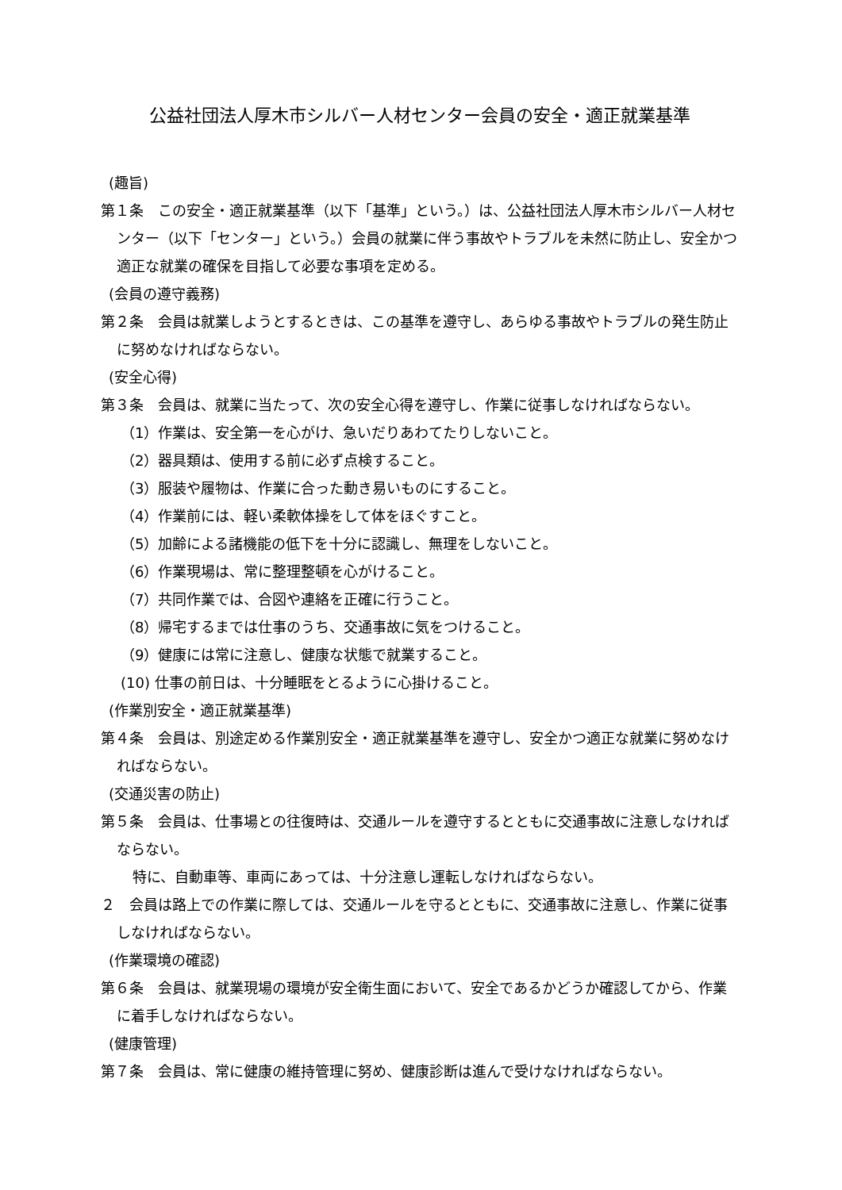公益社団法人厚木市シルバー人材センター会員の安全・適正就業基準
(趣旨)
第１条　この安全・適正就業基準（以下「基準」という。）は、公益社団法人厚木市シルバー人材センター（以下「センター」という。）会員の就業に伴う事故やトラブルを未然に防止し、安全かつ適正な就業の確保を目指して必要な事項を定める。
(会員の遵守義務)
第２条　会員は就業しようとするときは、この基準を遵守し、あらゆる事故やトラブルの発生防止に努めなければならない。
(安全心得)
第３条　会員は、就業に当たって、次の安全心得を遵守し、作業に従事しなければならない。
（1）作業は、安全第一を心がけ、急いだりあわてたりしないこと。
（2）器具類は、使用する前に必ず点検すること。
（3）服装や履物は、作業に合った動き易いものにすること。
（4）作業前には、軽い柔軟体操をして体をほぐすこと。
（5）加齢による諸機能の低下を十分に認識し、無理をしないこと。
（6）作業現場は、常に整理整頓を心がけること。
（7）共同作業では、合図や連絡を正確に行うこと。
（8）帰宅するまでは仕事のうち、交通事故に気をつけること。
（9）健康には常に注意し、健康な状態で就業すること。
(10) 仕事の前日は、十分睡眠をとるように心掛けること。
(作業別安全・適正就業基準)
第４条　会員は、別途定める作業別安全・適正就業基準を遵守し、安全かつ適正な就業に努めなければならない。
(交通災害の防止)
第５条　会員は、仕事場との往復時は、交通ルールを遵守するとともに交通事故に注意しなければならない。
特に、自動車等、車両にあっては、十分注意し運転しなければならない。
２　会員は路上での作業に際しては、交通ルールを守るとともに、交通事故に注意し、作業に従事しなければならない。
(作業環境の確認)
第６条　会員は、就業現場の環境が安全衛生面において、安全であるかどうか確認してから、作業に着手しなければならない。
(健康管理)
第７条　会員は、常に健康の維持管理に努め、健康診断は進んで受けなければならない。